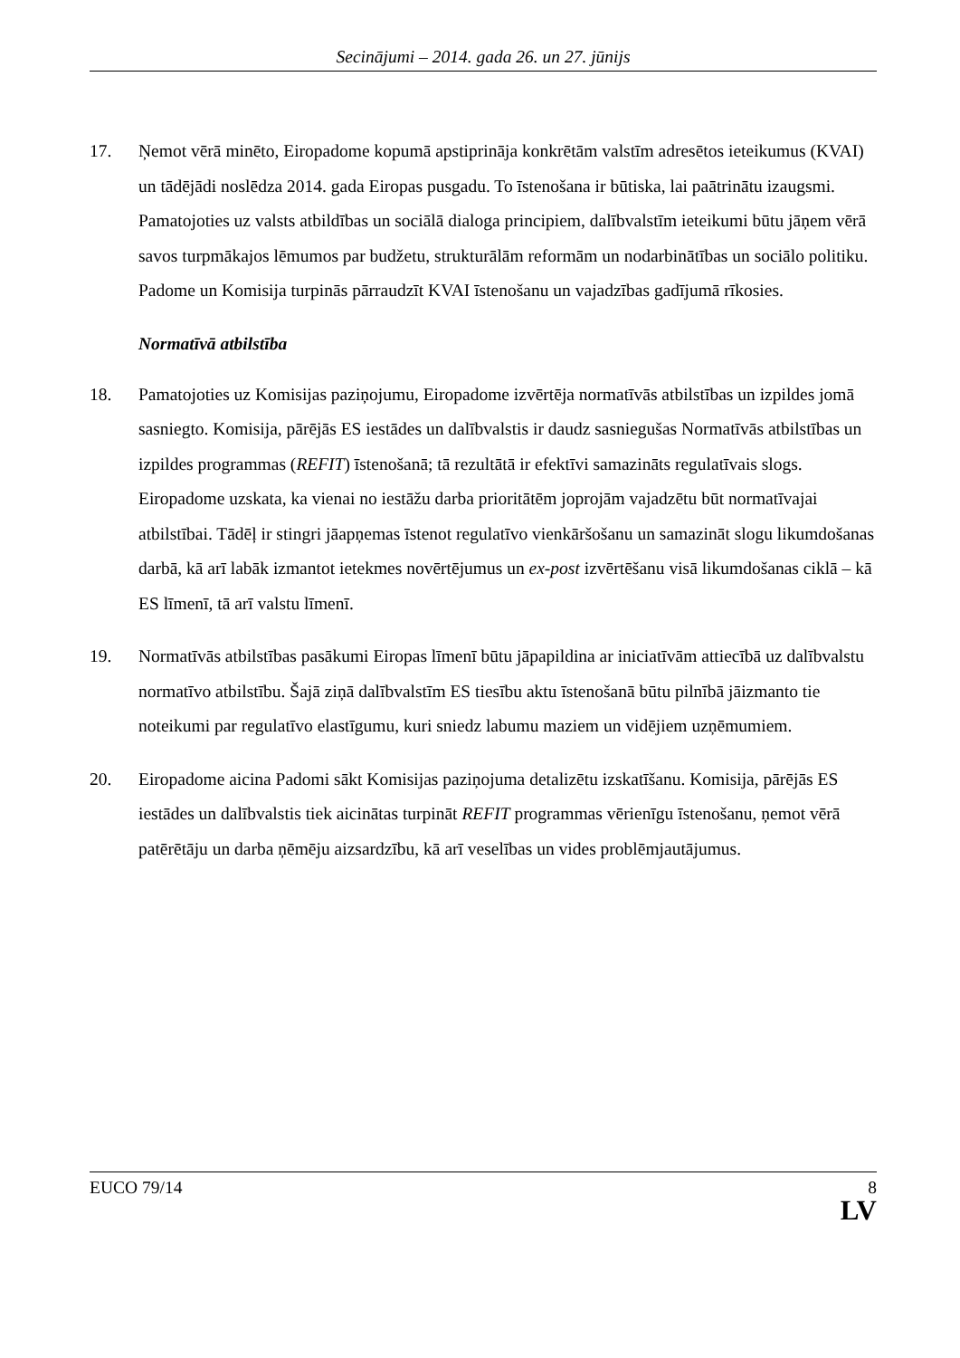Secinājumi – 2014. gada 26. un 27. jūnijs
17. Ņemot vērā minēto, Eiropadome kopumā apstiprināja konkrētām valstīm adresētos ieteikumus (KVAI) un tādējādi noslēdza 2014. gada Eiropas pusgadu. To īstenošana ir būtiska, lai paātrinātu izaugsmi. Pamatojoties uz valsts atbildības un sociālā dialoga principiem, dalībvalstīm ieteikumi būtu jāņem vērā savos turpmākajos lēmumos par budžetu, strukturālām reformām un nodarbinātības un sociālo politiku. Padome un Komisija turpinās pārraudzīt KVAI īstenošanu un vajadzības gadījumā rīkosies.
Normatīvā atbilstība
18. Pamatojoties uz Komisijas paziņojumu, Eiropadome izvērtēja normatīvās atbilstības un izpildes jomā sasniegto. Komisija, pārējās ES iestādes un dalībvalstis ir daudz sasniegušas Normatīvās atbilstības un izpildes programmas (REFIT) īstenošanā; tā rezultātā ir efektīvi samazināts regulatīvais slogs. Eiropadome uzskata, ka vienai no iestāžu darba prioritātēm joprojām vajadzētu būt normatīvajai atbilstībai. Tādēļ ir stingri jāapņemas īstenot regulatīvo vienkāršošanu un samazināt slogu likumdošanas darbā, kā arī labāk izmantot ietekmes novērtējumus un ex-post izvērtēšanu visā likumdošanas ciklā – kā ES līmenī, tā arī valstu līmenī.
19. Normatīvās atbilstības pasākumi Eiropas līmenī būtu jāpapildina ar iniciatīvām attiecībā uz dalībvalstu normatīvo atbilstību. Šajā ziņā dalībvalstīm ES tiesību aktu īstenošanā būtu pilnībā jāizmanto tie noteikumi par regulatīvo elastīgumu, kuri sniedz labumu maziem un vidējiem uzņēmumiem.
20. Eiropadome aicina Padomi sākt Komisijas paziņojuma detalizētu izskatīšanu. Komisija, pārējās ES iestādes un dalībvalstis tiek aicinātas turpināt REFIT programmas vērienīgu īstenošanu, ņemot vērā patērētāju un darba ņēmēju aizsardzību, kā arī veselības un vides problēmjautājumus.
EUCO 79/14 8
LV